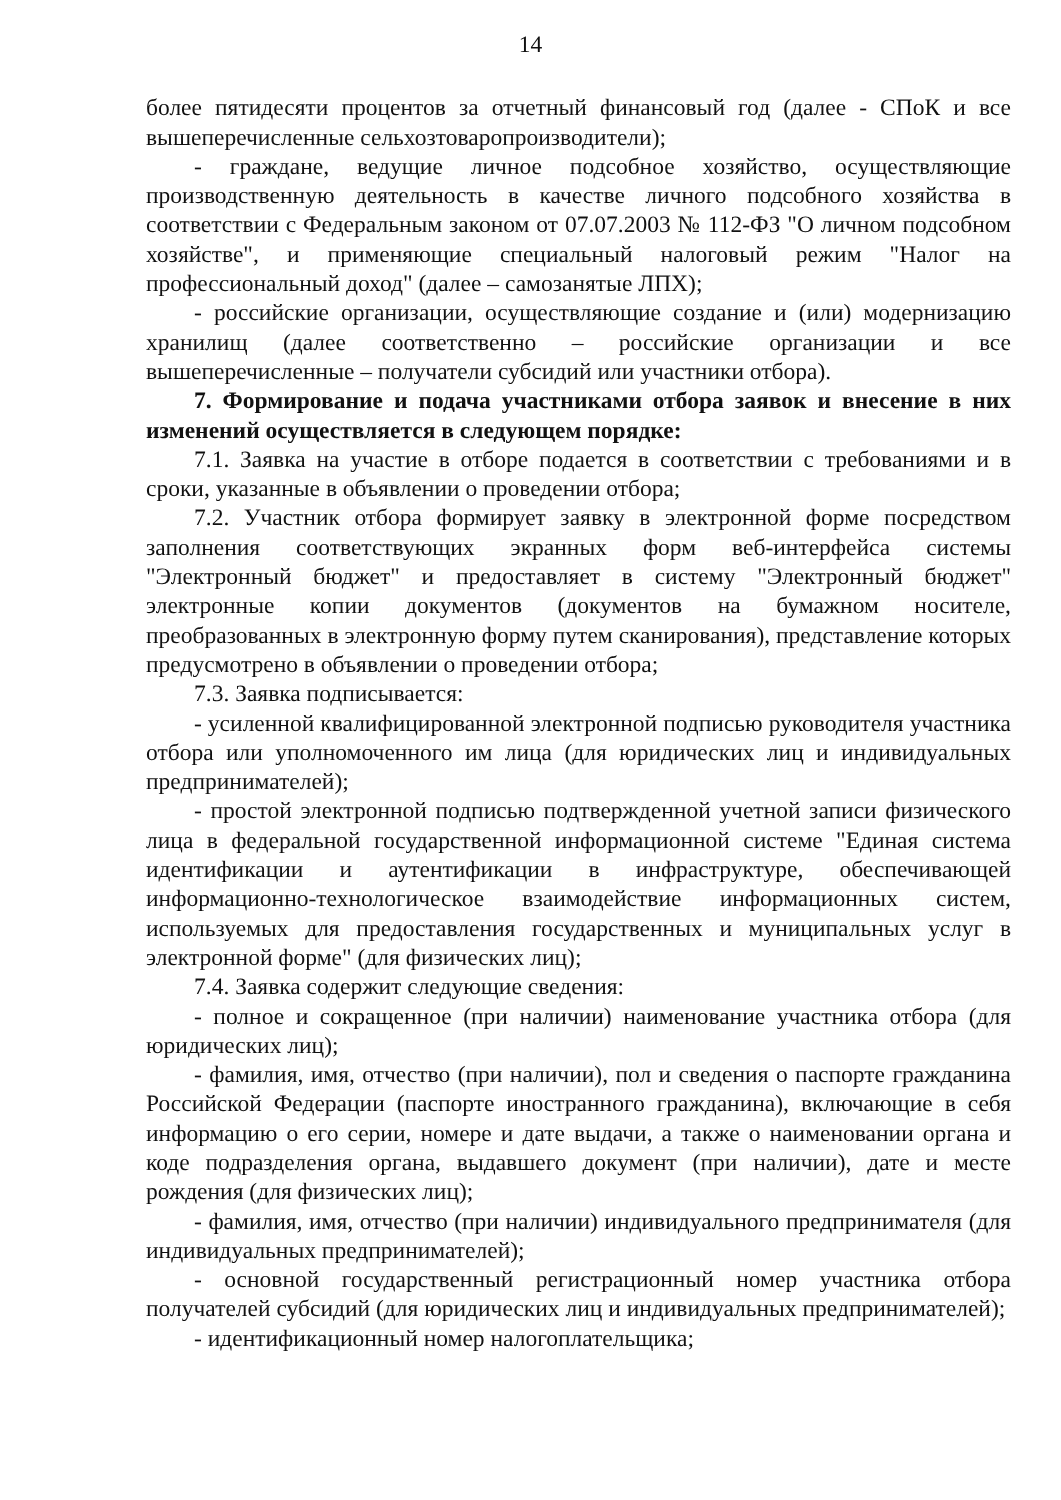14
более пятидесяти процентов за отчетный финансовый год (далее - СПоК и все вышеперечисленные сельхозтоваропроизводители);
- граждане, ведущие личное подсобное хозяйство, осуществляющие производственную деятельность в качестве личного подсобного хозяйства в соответствии с Федеральным законом от 07.07.2003 № 112-ФЗ "О личном подсобном хозяйстве", и применяющие специальный налоговый режим "Налог на профессиональный доход" (далее – самозанятые ЛПХ);
- российские организации, осуществляющие создание и (или) модернизацию хранилищ (далее соответственно – российские организации и все вышеперечисленные – получатели субсидий или участники отбора).
7. Формирование и подача участниками отбора заявок и внесение в них изменений осуществляется в следующем порядке:
7.1. Заявка на участие в отборе подается в соответствии с требованиями и в сроки, указанные в объявлении о проведении отбора;
7.2. Участник отбора формирует заявку в электронной форме посредством заполнения соответствующих экранных форм веб-интерфейса системы "Электронный бюджет" и предоставляет в систему "Электронный бюджет" электронные копии документов (документов на бумажном носителе, преобразованных в электронную форму путем сканирования), представление которых предусмотрено в объявлении о проведении отбора;
7.3. Заявка подписывается:
- усиленной квалифицированной электронной подписью руководителя участника отбора или уполномоченного им лица (для юридических лиц и индивидуальных предпринимателей);
- простой электронной подписью подтвержденной учетной записи физического лица в федеральной государственной информационной системе "Единая система идентификации и аутентификации в инфраструктуре, обеспечивающей информационно-технологическое взаимодействие информационных систем, используемых для предоставления государственных и муниципальных услуг в электронной форме" (для физических лиц);
7.4. Заявка содержит следующие сведения:
- полное и сокращенное (при наличии) наименование участника отбора (для юридических лиц);
- фамилия, имя, отчество (при наличии), пол и сведения о паспорте гражданина Российской Федерации (паспорте иностранного гражданина), включающие в себя информацию о его серии, номере и дате выдачи, а также о наименовании органа и коде подразделения органа, выдавшего документ (при наличии), дате и месте рождения (для физических лиц);
- фамилия, имя, отчество (при наличии) индивидуального предпринимателя (для индивидуальных предпринимателей);
- основной государственный регистрационный номер участника отбора получателей субсидий (для юридических лиц и индивидуальных предпринимателей);
- идентификационный номер налогоплательщика;